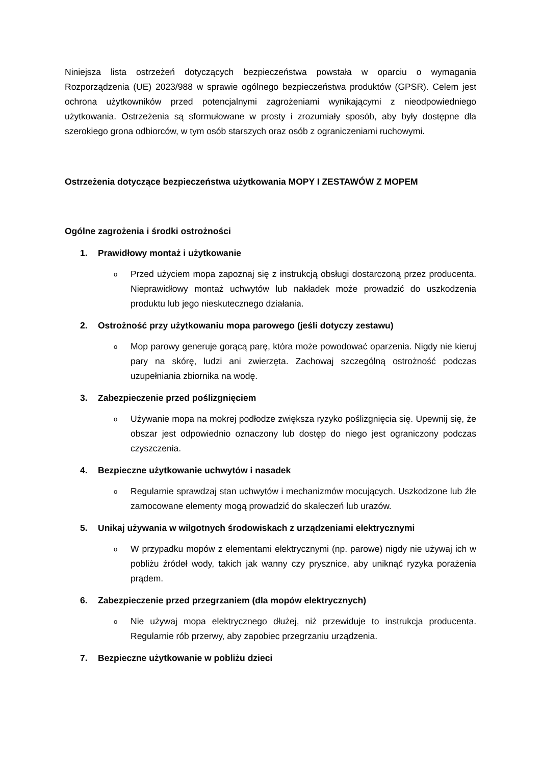Niniejsza lista ostrzeżeń dotyczących bezpieczeństwa powstała w oparciu o wymagania Rozporządzenia (UE) 2023/988 w sprawie ogólnego bezpieczeństwa produktów (GPSR). Celem jest ochrona użytkowników przed potencjalnymi zagrożeniami wynikającymi z nieodpowiedniego użytkowania. Ostrzeżenia są sformułowane w prosty i zrozumiały sposób, aby były dostępne dla szerokiego grona odbiorców, w tym osób starszych oraz osób z ograniczeniami ruchowymi.
Ostrzeżenia dotyczące bezpieczeństwa użytkowania MOPY I ZESTAWÓW Z MOPEM
Ogólne zagrożenia i środki ostrożności
1. Prawidłowy montaż i użytkowanie
o
Przed użyciem mopa zapoznaj się z instrukcją obsługi dostarczoną przez producenta. Nieprawidłowy montaż uchwytów lub nakładek może prowadzić do uszkodzenia produktu lub jego nieskutecznego działania.
2. Ostrożność przy użytkowaniu mopa parowego (jeśli dotyczy zestawu)
o
Mop parowy generuje gorącą parę, która może powodować oparzenia. Nigdy nie kieruj pary na skórę, ludzi ani zwierzęta. Zachowaj szczególną ostrożność podczas uzupełniania zbiornika na wodę.
3. Zabezpieczenie przed poślizgnięciem
o
Używanie mopa na mokrej podłodze zwiększa ryzyko poślizgnięcia się. Upewnij się, że obszar jest odpowiednio oznaczony lub dostęp do niego jest ograniczony podczas czyszczenia.
4. Bezpieczne użytkowanie uchwytów i nasadek
o
Regularnie sprawdzaj stan uchwytów i mechanizmów mocujących. Uszkodzone lub źle zamocowane elementy mogą prowadzić do skaleczeń lub urazów.
5. Unikaj używania w wilgotnych środowiskach z urządzeniami elektrycznymi
o
W przypadku mopów z elementami elektrycznymi (np. parowe) nigdy nie używaj ich w pobliżu źródeł wody, takich jak wanny czy prysznice, aby uniknąć ryzyka porażenia prądem.
6. Zabezpieczenie przed przegrzaniem (dla mopów elektrycznych)
o
Nie używaj mopa elektrycznego dłużej, niż przewiduje to instrukcja producenta. Regularnie rób przerwy, aby zapobiec przegrzaniu urządzenia.
7. Bezpieczne użytkowanie w pobliżu dzieci